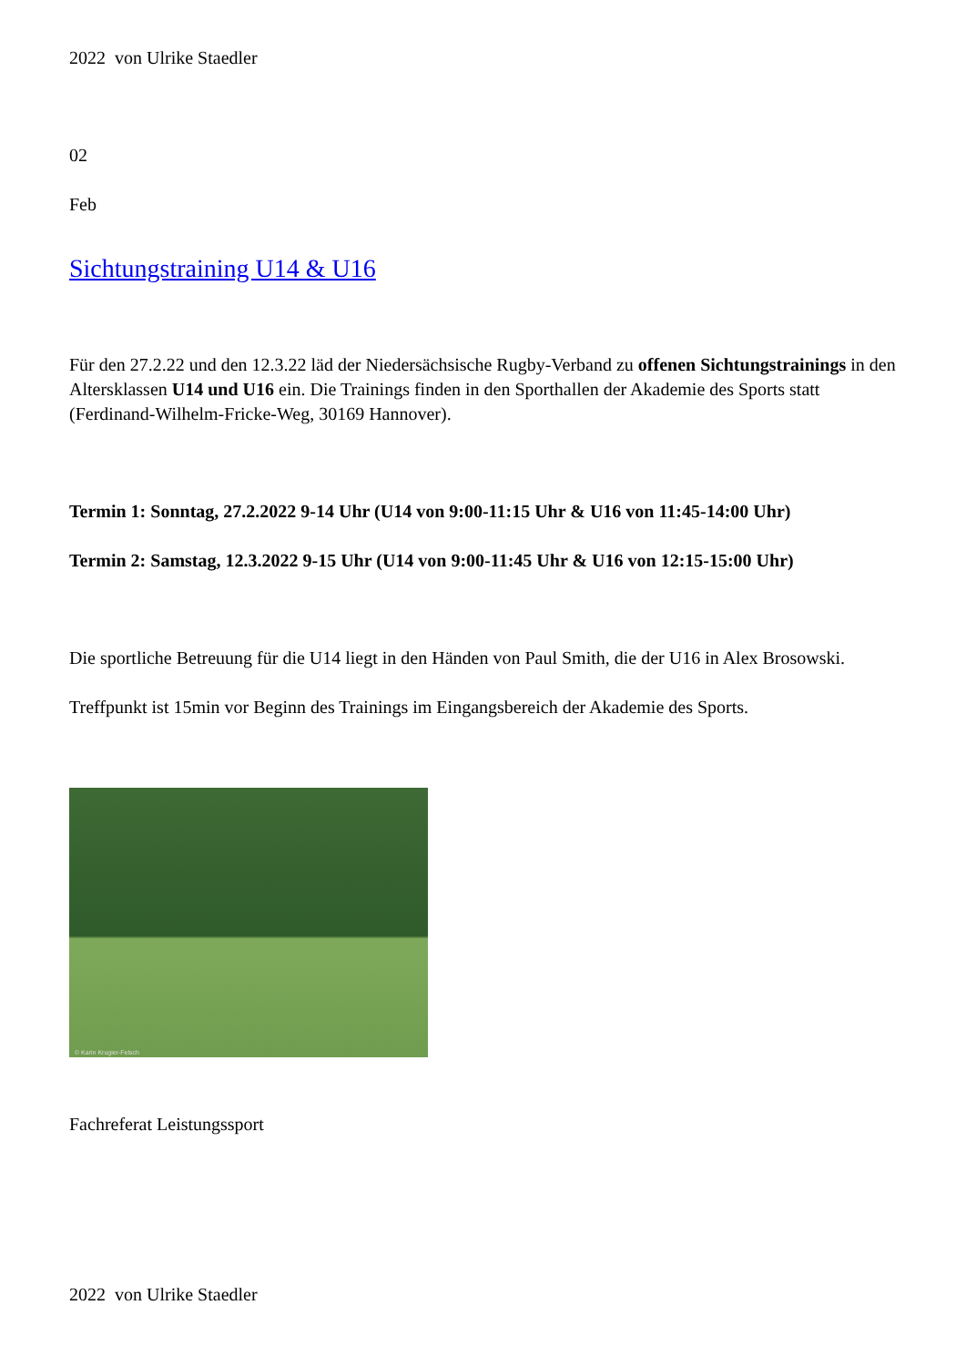2022 von Ulrike Staedler
02
Feb
Sichtungstraining U14 & U16
Für den 27.2.22 und den 12.3.22 läd der Niedersächsische Rugby-Verband zu offenen Sichtungstrainings in den Altersklassen U14 und U16 ein. Die Trainings finden in den Sporthallen der Akademie des Sports statt (Ferdinand-Wilhelm-Fricke-Weg, 30169 Hannover).
Termin 1: Sonntag, 27.2.2022 9-14 Uhr (U14 von 9:00-11:15 Uhr & U16 von 11:45-14:00 Uhr)
Termin 2: Samstag, 12.3.2022 9-15 Uhr (U14 von 9:00-11:45 Uhr & U16 von 12:15-15:00 Uhr)
Die sportliche Betreuung für die U14 liegt in den Händen von Paul Smith, die der U16 in Alex Brosowski.
Treffpunkt ist 15min vor Beginn des Trainings im Eingangsbereich der Akademie des Sports.
© Karin Krugier-Felsch
Fachreferat Leistungssport
2022 von Ulrike Staedler